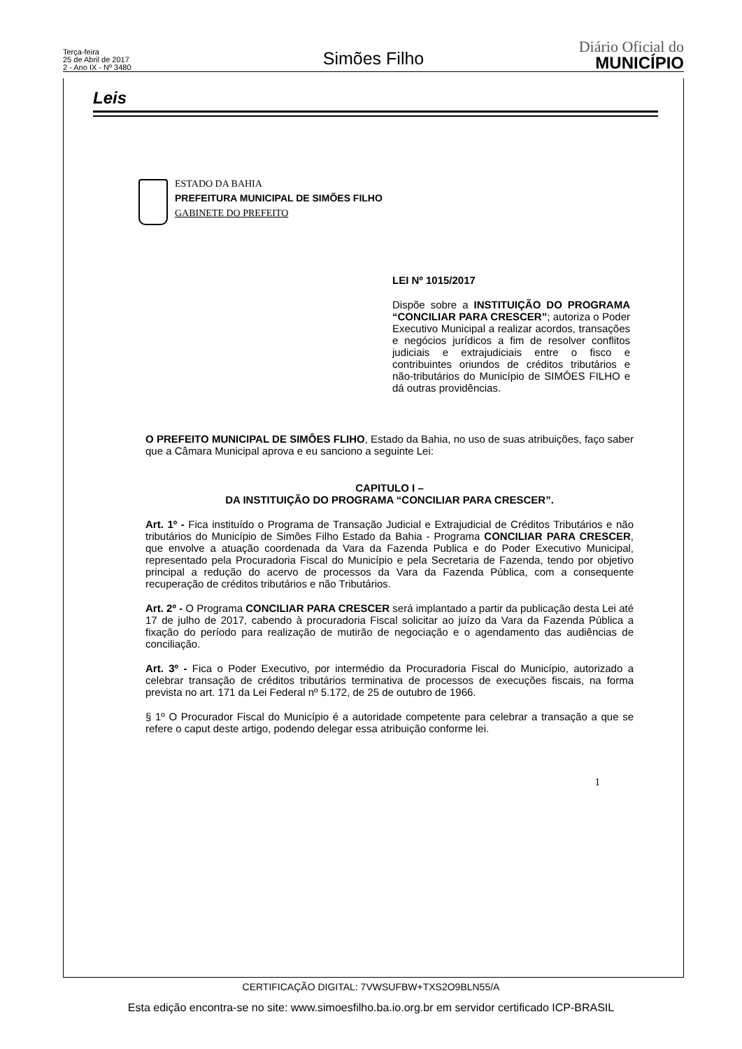Terça-feira
25 de Abril de 2017
2 - Ano IX - Nº 3480
Simões Filho
Diário Oficial do
MUNICÍPIO
Leis
ESTADO DA BAHIA
PREFEITURA MUNICIPAL DE SIMÕES FILHO
GABINETE DO PREFEITO
LEI Nº 1015/2017
Dispõe sobre a INSTITUIÇÃO DO PROGRAMA “CONCILIAR PARA CRESCER”; autoriza o Poder Executivo Municipal a realizar acordos, transações e negócios jurídicos a fim de resolver conflitos judiciais e extrajudiciais entre o fisco e contribuintes oriundos de créditos tributários e não-tributários do Município de SIMÔES FILHO e dá outras providências.
O PREFEITO MUNICIPAL DE SIMÔES FLIHO, Estado da Bahia, no uso de suas atribuições, faço saber que a Câmara Municipal aprova e eu sanciono a seguinte Lei:
CAPITULO I –
DA INSTITUIÇÃO DO PROGRAMA “CONCILIAR PARA CRESCER”.
Art. 1º - Fica instituído o Programa de Transação Judicial e Extrajudicial de Créditos Tributários e não tributários do Município de Simões Filho Estado da Bahia - Programa CONCILIAR PARA CRESCER, que envolve a atuação coordenada da Vara da Fazenda Publica e do Poder Executivo Municipal, representado pela Procuradoria Fiscal do Município e pela Secretaria de Fazenda, tendo por objetivo principal a redução do acervo de processos da Vara da Fazenda Pública, com a consequente recuperação de créditos tributários e não Tributários.
Art. 2º - O Programa CONCILIAR PARA CRESCER será implantado a partir da publicação desta Lei até 17 de julho de 2017, cabendo à procuradoria Fiscal solicitar ao juízo da Vara da Fazenda Pública a fixação do período para realização de mutirão de negociação e o agendamento das audiências de conciliação.
Art. 3º - Fica o Poder Executivo, por intermédio da Procuradoria Fiscal do Município, autorizado a celebrar transação de créditos tributários terminativa de processos de execuções fiscais, na forma prevista no art. 171 da Lei Federal nº 5.172, de 25 de outubro de 1966.
§ 1º O Procurador Fiscal do Município é a autoridade competente para celebrar a transação a que se refere o caput deste artigo, podendo delegar essa atribuição conforme lei.
1
CERTIFICAÇÃO DIGITAL: 7VWSUFBW+TXS2O9BLN55/A
Esta edição encontra-se no site: www.simoesfilho.ba.io.org.br em servidor certificado ICP-BRASIL